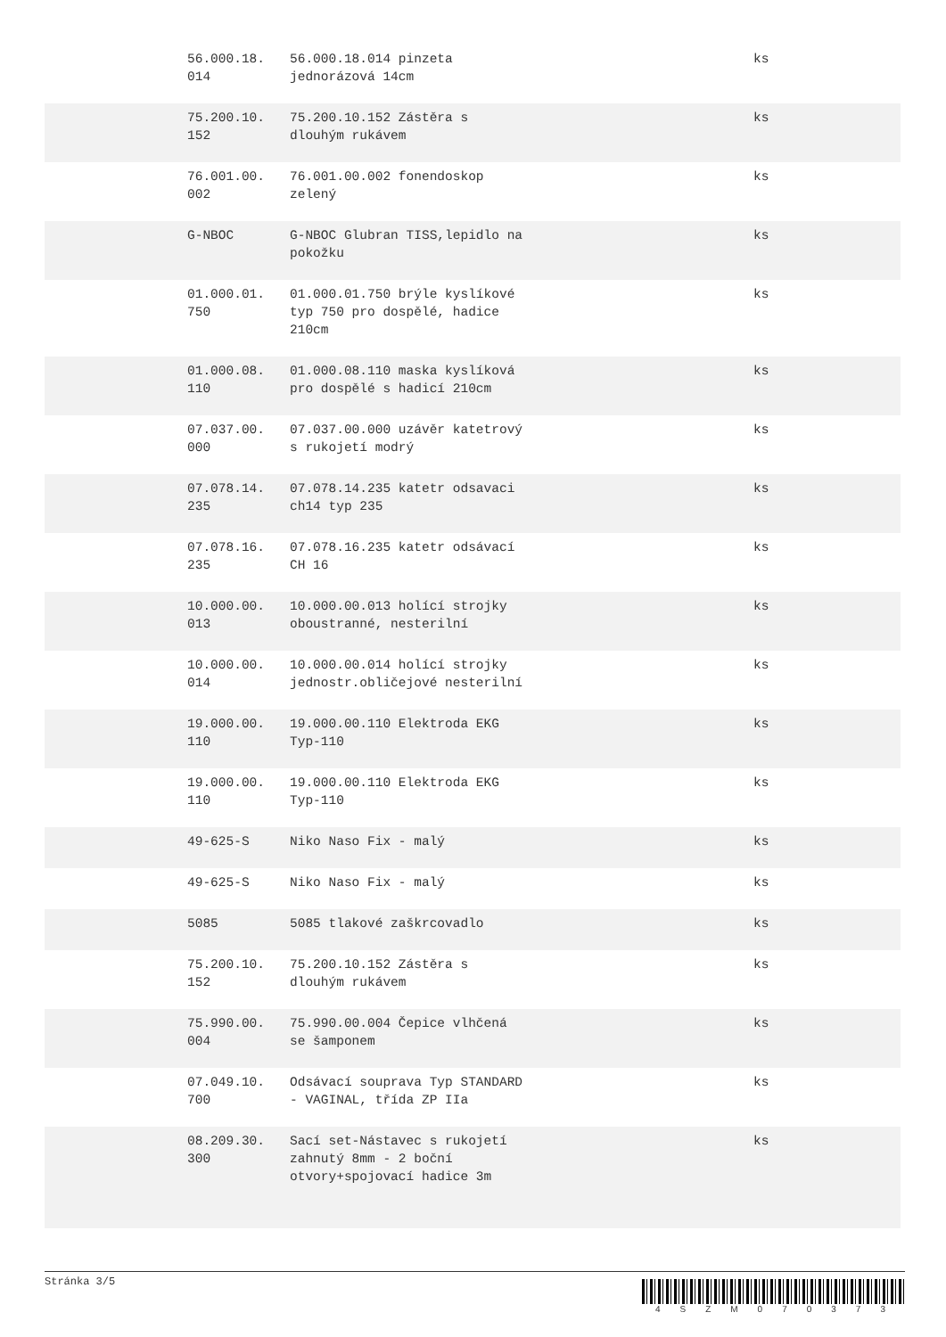| | 56.000.18. 014 | 56.000.18.014 pinzeta jednorázová 14cm | ks |
| | 75.200.10. 152 | 75.200.10.152 Zástěra s dlouhým rukávem | ks |
| | 76.001.00. 002 | 76.001.00.002 fonendoskop zelený | ks |
| | G-NBOC | G-NBOC Glubran TISS,lepidlo na pokožku | ks |
| | 01.000.01. 750 | 01.000.01.750 brýle kyslíkové typ 750 pro dospělé, hadice 210cm | ks |
| | 01.000.08. 110 | 01.000.08.110 maska kyslíková pro dospělé s hadicí 210cm | ks |
| | 07.037.00. 000 | 07.037.00.000 uzávěr katetrový s rukojetí modrý | ks |
| | 07.078.14. 235 | 07.078.14.235 katetr odsavaci ch14 typ 235 | ks |
| | 07.078.16. 235 | 07.078.16.235 katetr odsávací CH 16 | ks |
| | 10.000.00. 013 | 10.000.00.013 holící strojky oboustranné, nesterilní | ks |
| | 10.000.00. 014 | 10.000.00.014 holící strojky jednostr.obličejové nesterilní | ks |
| | 19.000.00. 110 | 19.000.00.110 Elektroda EKG Typ-110 | ks |
| | 19.000.00. 110 | 19.000.00.110 Elektroda EKG Typ-110 | ks |
| | 49-625-S | Niko Naso Fix - malý | ks |
| | 49-625-S | Niko Naso Fix - malý | ks |
| | 5085 | 5085 tlakové zaškrcovadlo | ks |
| | 75.200.10. 152 | 75.200.10.152 Zástěra s dlouhým rukávem | ks |
| | 75.990.00. 004 | 75.990.00.004 Čepice vlhčená se šamponem | ks |
| | 07.049.10. 700 | Odsávací souprava Typ STANDARD - VAGINAL, třída ZP IIa | ks |
| | 08.209.30. 300 | Sací set-Nástavec s rukojetí zahnutý 8mm - 2 boční otvory+spojovací hadice 3m | ks |
Stránka 3/5
4SZM070373